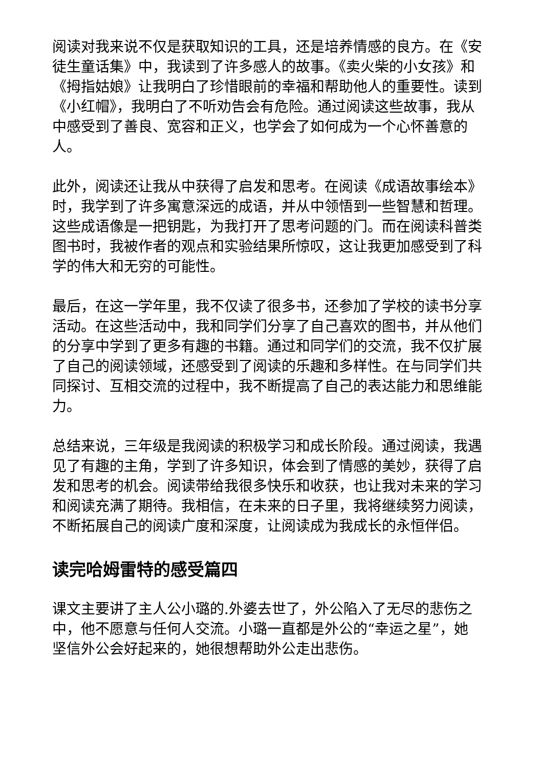阅读对我来说不仅是获取知识的工具，还是培养情感的良方。在《安徒生童话集》中，我读到了许多感人的故事。《卖火柴的小女孩》和《拇指姑娘》让我明白了珍惜眼前的幸福和帮助他人的重要性。读到《小红帽》，我明白了不听劝告会有危险。通过阅读这些故事，我从中感受到了善良、宽容和正义，也学会了如何成为一个心怀善意的人。
此外，阅读还让我从中获得了启发和思考。在阅读《成语故事绘本》时，我学到了许多寓意深远的成语，并从中领悟到一些智慧和哲理。这些成语像是一把钥匙，为我打开了思考问题的门。而在阅读科普类图书时，我被作者的观点和实验结果所惊叹，这让我更加感受到了科学的伟大和无穷的可能性。
最后，在这一学年里，我不仅读了很多书，还参加了学校的读书分享活动。在这些活动中，我和同学们分享了自己喜欢的图书，并从他们的分享中学到了更多有趣的书籍。通过和同学们的交流，我不仅扩展了自己的阅读领域，还感受到了阅读的乐趣和多样性。在与同学们共同探讨、互相交流的过程中，我不断提高了自己的表达能力和思维能力。
总结来说，三年级是我阅读的积极学习和成长阶段。通过阅读，我遇见了有趣的主角，学到了许多知识，体会到了情感的美妙，获得了启发和思考的机会。阅读带给我很多快乐和收获，也让我对未来的学习和阅读充满了期待。我相信，在未来的日子里，我将继续努力阅读，不断拓展自己的阅读广度和深度，让阅读成为我成长的永恒伴侣。
读完哈姆雷特的感受篇四
课文主要讲了主人公小璐的.外婆去世了，外公陷入了无尽的悲伤之中，他不愿意与任何人交流。小璐一直都是外公的“幸运之星”，她坚信外公会好起来的，她很想帮助外公走出悲伤。